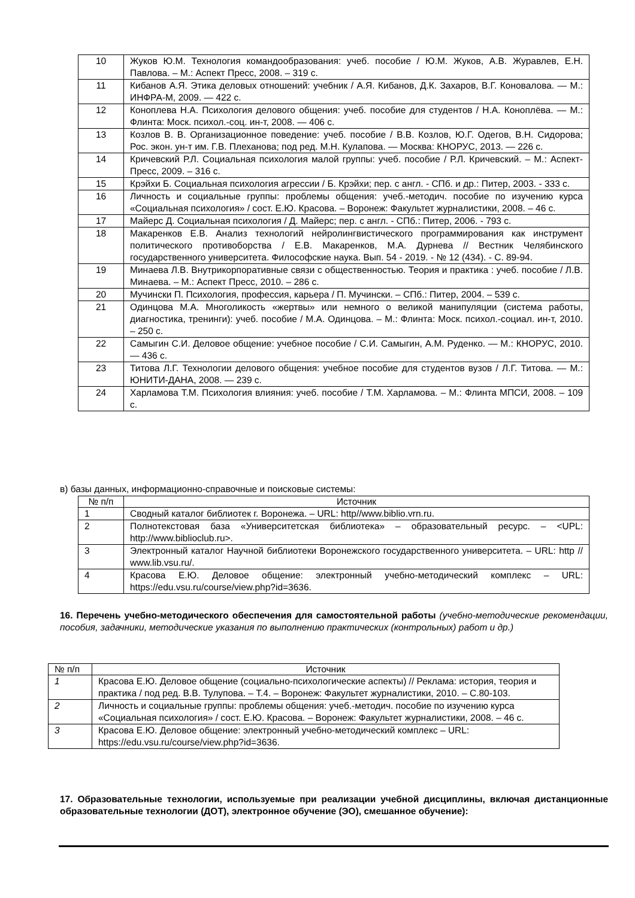| 10 | Жуков Ю.М. Технология командообразования: учеб. пособие / Ю.М. Жуков, А.В. Журавлев, Е.Н. Павлова. – М.: Аспект Пресс, 2008. – 319 с. |
| 11 | Кибанов А.Я. Этика деловых отношений: учебник / А.Я. Кибанов, Д.К. Захаров, В.Г. Коновалова. — М.: ИНФРА-М, 2009. — 422 с. |
| 12 | Коноплева Н.А. Психология делового общения: учеб. пособие для студентов / Н.А. Коноплёва. — М.: Флинта: Моск. психол.-соц. ин-т, 2008. — 406 с. |
| 13 | Козлов В. В. Организационное поведение: учеб. пособие / В.В. Козлов, Ю.Г. Одегов, В.Н. Сидорова; Рос. экон. ун-т им. Г.В. Плеханова; под ред. М.Н. Кулапова. — Москва: КНОРУС, 2013. — 226 с. |
| 14 | Кричевский Р.Л. Социальная психология малой группы: учеб. пособие / Р.Л. Кричевский. – М.: Аспект-Пресс, 2009. – 316 с. |
| 15 | Крэйхи Б. Социальная психология агрессии / Б. Крэйхи; пер. с англ. - СПб. и др.: Питер, 2003. - 333 с. |
| 16 | Личность и социальные группы: проблемы общения: учеб.-методич. пособие по изучению курса «Социальная психология» / сост. Е.Ю. Красова. – Воронеж: Факультет журналистики, 2008. – 46 с. |
| 17 | Майерс Д. Социальная психология / Д. Майерс; пер. с англ. - СПб.: Питер, 2006. - 793 с. |
| 18 | Макаренков Е.В. Анализ технологий нейролингвистического программирования как инструмент политического противоборства / Е.В. Макаренков, М.А. Дурнева // Вестник Челябинского государственного университета. Философские наука. Вып. 54 - 2019. - № 12 (434). - С. 89-94. |
| 19 | Минаева Л.В. Внутрикорпоративные связи с общественностью. Теория и практика : учеб. пособие / Л.В. Минаева. – М.: Аспект Пресс, 2010. – 286 с. |
| 20 | Мучински П. Психология, профессия, карьера / П. Мучински. – СПб.: Питер, 2004. – 539 с. |
| 21 | Одинцова М.А. Многоликость «жертвы» или немного о великой манипуляции (система работы, диагностика, тренинги): учеб. пособие / М.А. Одинцова. – М.: Флинта: Моск. психол.-социал. ин-т, 2010. – 250 с. |
| 22 | Самыгин С.И. Деловое общение: учебное пособие / С.И. Самыгин, А.М. Руденко. — М.: КНОРУС, 2010. — 436 с. |
| 23 | Титова Л.Г. Технологии делового общения: учебное пособие для студентов вузов / Л.Г. Титова. — М.: ЮНИТИ-ДАНА, 2008. — 239 с. |
| 24 | Харламова Т.М. Психология влияния: учеб. пособие / Т.М. Харламова. – М.: Флинта МПСИ, 2008. – 109 с. |
в) базы данных, информационно-справочные и поисковые системы:
| № п/п | Источник |
| 1 | Сводный каталог библиотек г. Воронежа. – URL: http//www.biblio.vrn.ru. |
| 2 | Полнотекстовая база «Университетская библиотека» – образовательный ресурс. – <UPL: http://www.biblioclub.ru>. |
| 3 | Электронный каталог Научной библиотеки Воронежского государственного университета. – URL: http // www.lib.vsu.ru/. |
| 4 | Красова Е.Ю. Деловое общение: электронный учебно-методический комплекс – URL: https://edu.vsu.ru/course/view.php?id=3636. |
16. Перечень учебно-методического обеспечения для самостоятельной работы (учебно-методические рекомендации, пособия, задачники, методические указания по выполнению практических (контрольных) работ и др.)
| № п/п | Источник |
| 1 | Красова Е.Ю. Деловое общение (социально-психологические аспекты) // Реклама: история, теория и практика / под ред. В.В. Тулупова. – Т.4. – Воронеж: Факультет журналистики, 2010. – С.80-103. |
| 2 | Личность и социальные группы: проблемы общения: учеб.-методич. пособие по изучению курса «Социальная психология» / сост. Е.Ю. Красова. – Воронеж: Факультет журналистики, 2008. – 46 с. |
| 3 | Красова Е.Ю. Деловое общение: электронный учебно-методический комплекс – URL: https://edu.vsu.ru/course/view.php?id=3636. |
17. Образовательные технологии, используемые при реализации учебной дисциплины, включая дистанционные образовательные технологии (ДОТ), электронное обучение (ЭО), смешанное обучение):